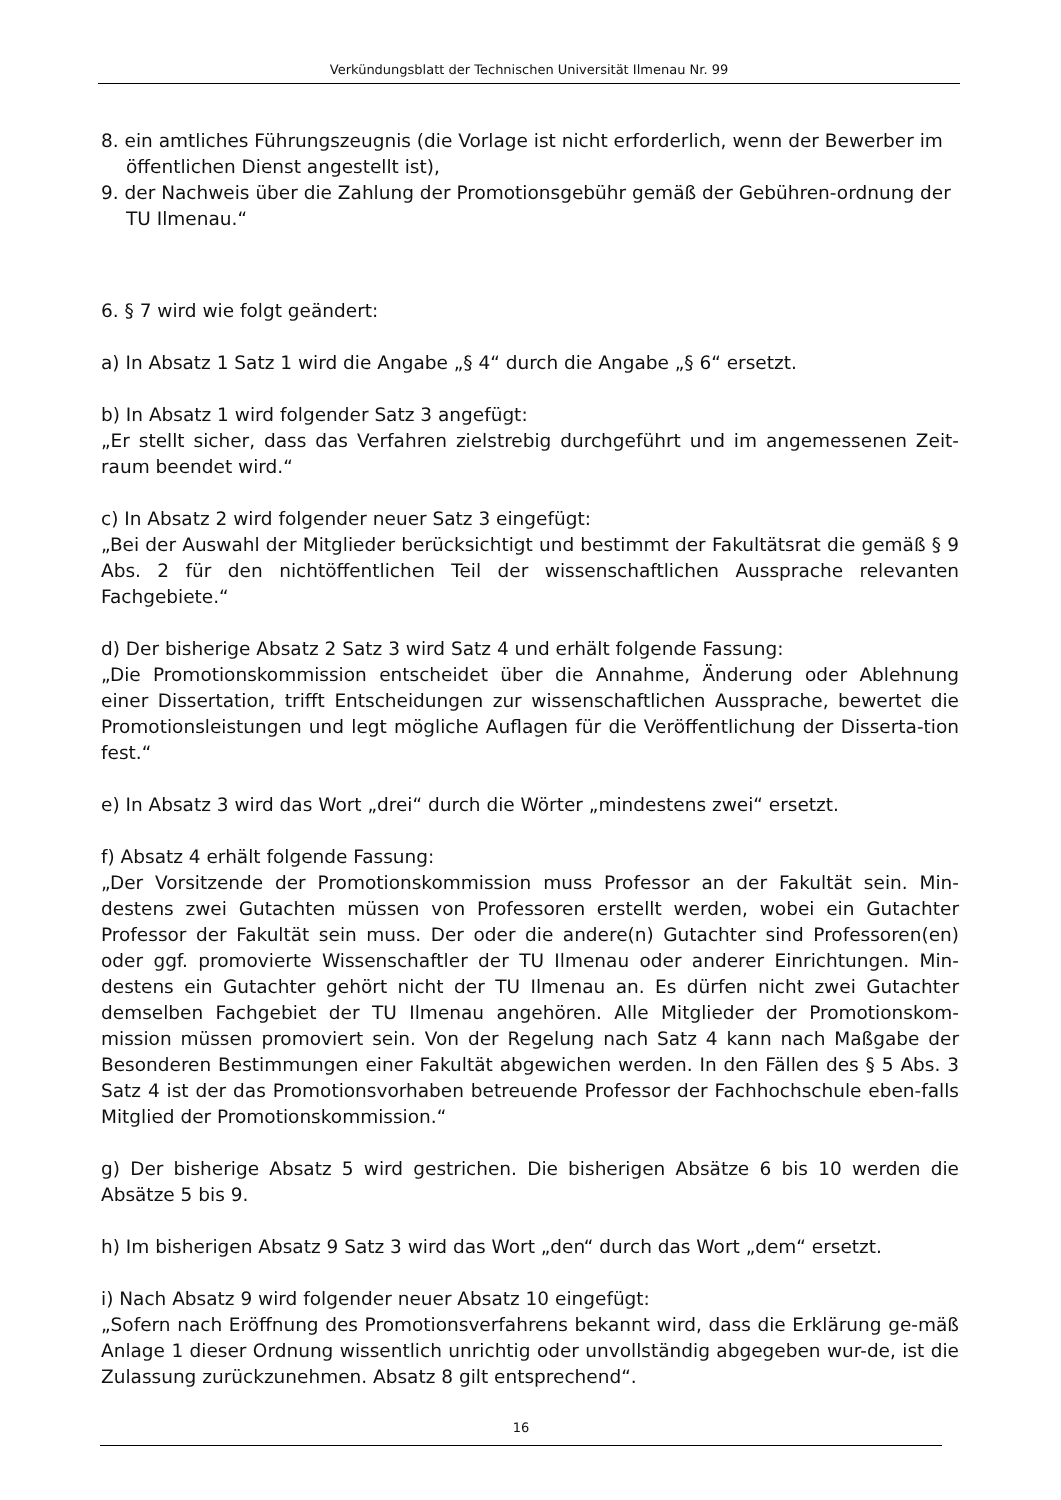Verkündungsblatt der Technischen Universität Ilmenau Nr. 99
8. ein amtliches Führungszeugnis (die Vorlage ist nicht erforderlich, wenn der Bewerber im öffentlichen Dienst angestellt ist),
9. der Nachweis über die Zahlung der Promotionsgebühr gemäß der Gebühren-ordnung der TU Ilmenau.“
6. § 7 wird wie folgt geändert:
a) In Absatz 1 Satz 1 wird die Angabe „§ 4“ durch die Angabe „§ 6“ ersetzt.
b) In Absatz 1 wird folgender Satz 3 angefügt:
„Er stellt sicher, dass das Verfahren zielstrebig durchgeführt und im angemessenen Zeit-raum beendet wird.“
c) In Absatz 2 wird folgender neuer Satz 3 eingefügt:
„Bei der Auswahl der Mitglieder berücksichtigt und bestimmt der Fakultätsrat die gemäß § 9 Abs. 2 für den nichtöffentlichen Teil der wissenschaftlichen Aussprache relevanten Fachgebiete.“
d) Der bisherige Absatz 2 Satz 3 wird Satz 4 und erhält folgende Fassung:
„Die Promotionskommission entscheidet über die Annahme, Änderung oder Ablehnung einer Dissertation, trifft Entscheidungen zur wissenschaftlichen Aussprache, bewertet die Promotionsleistungen und legt mögliche Auflagen für die Veröffentlichung der Disserta-tion fest.“
e) In Absatz 3 wird das Wort „drei“ durch die Wörter „mindestens zwei“ ersetzt.
f) Absatz 4 erhält folgende Fassung:
„Der Vorsitzende der Promotionskommission muss Professor an der Fakultät sein. Min-destens zwei Gutachten müssen von Professoren erstellt werden, wobei ein Gutachter Professor der Fakultät sein muss. Der oder die andere(n) Gutachter sind Professoren(en) oder ggf. promovierte Wissenschaftler der TU Ilmenau oder anderer Einrichtungen. Min-destens ein Gutachter gehört nicht der TU Ilmenau an. Es dürfen nicht zwei Gutachter demselben Fachgebiet der TU Ilmenau angehören. Alle Mitglieder der Promotionskom-mission müssen promoviert sein. Von der Regelung nach Satz 4 kann nach Maßgabe der Besonderen Bestimmungen einer Fakultät abgewichen werden. In den Fällen des § 5 Abs. 3 Satz 4 ist der das Promotionsvorhaben betreuende Professor der Fachhochschule eben-falls Mitglied der Promotionskommission.“
g) Der bisherige Absatz 5 wird gestrichen. Die bisherigen Absätze 6 bis 10 werden die Absätze 5 bis 9.
h) Im bisherigen Absatz 9 Satz 3 wird das Wort „den“ durch das Wort „dem“ ersetzt.
i) Nach Absatz 9 wird folgender neuer Absatz 10 eingefügt:
„Sofern nach Eröffnung des Promotionsverfahrens bekannt wird, dass die Erklärung ge-mäß Anlage 1 dieser Ordnung wissentlich unrichtig oder unvollständig abgegeben wur-de, ist die Zulassung zurückzunehmen. Absatz 8 gilt entsprechend“.
16